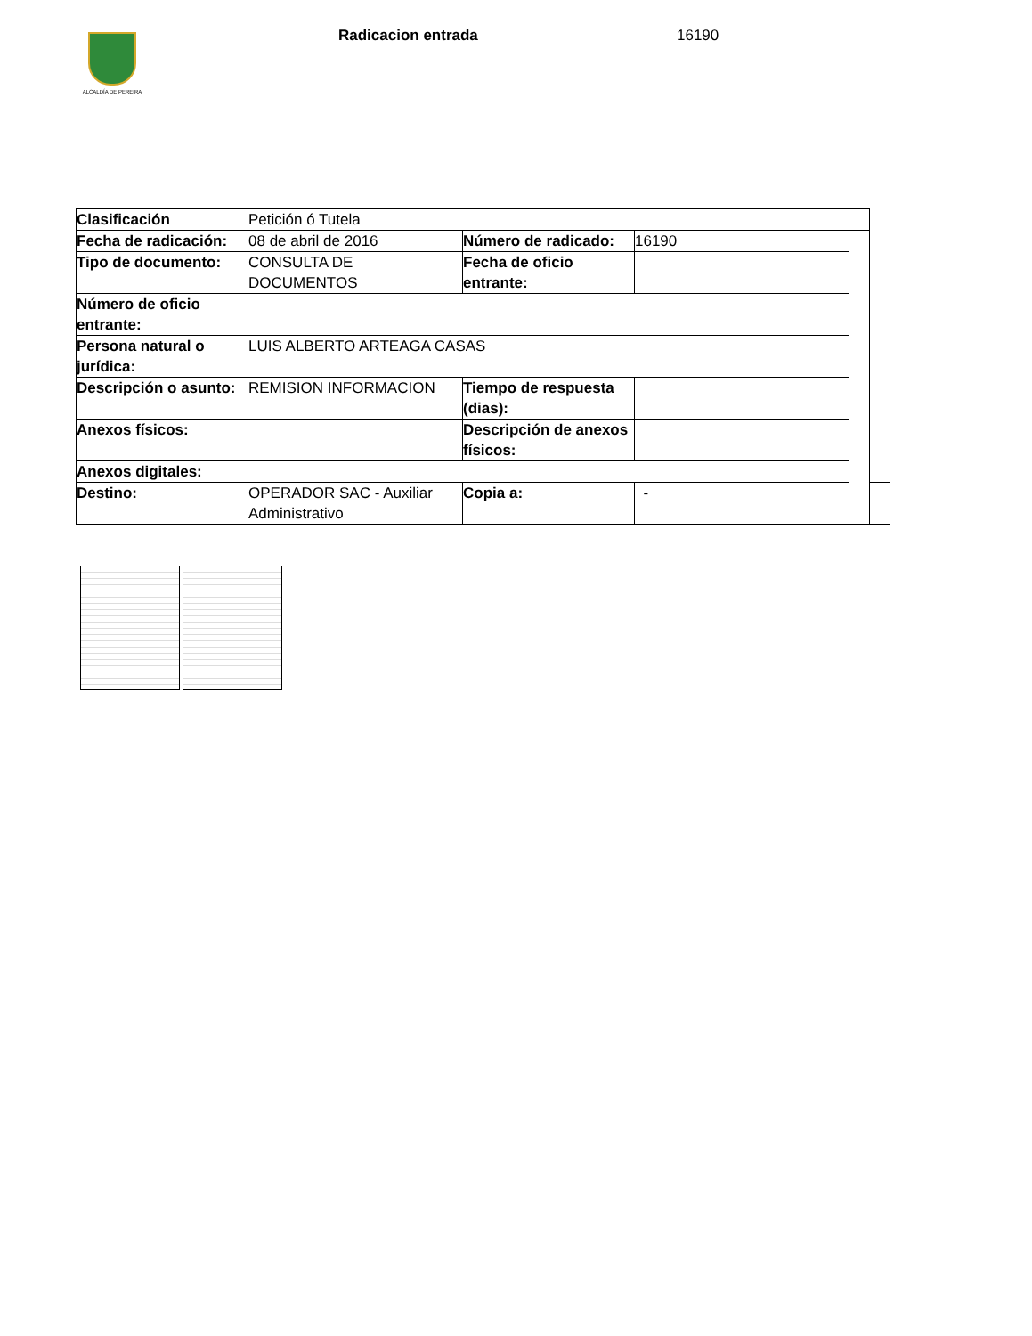ALCALDÍA DE PEREIRA Radicacion entrada 16190
| Clasificación | Petición ó Tutela | | | | |
| Fecha de radicación: | 08 de abril de 2016 | Número de radicado: | 16190 | | |
| Tipo de documento: | CONSULTA DE DOCUMENTOS | Fecha de oficio entrante: | | | |
| Número de oficio entrante: | | | | | |
| Persona natural o jurídica: | LUIS ALBERTO ARTEAGA CASAS | | | | |
| Descripción o asunto: | REMISION INFORMACION | Tiempo de respuesta (dias): | | | |
| Anexos físicos: | | Descripción de anexos físicos: | | | |
| Anexos digitales: | | | | | |
| Destino: | OPERADOR SAC - Auxiliar Administrativo | Copia a: | - | | |